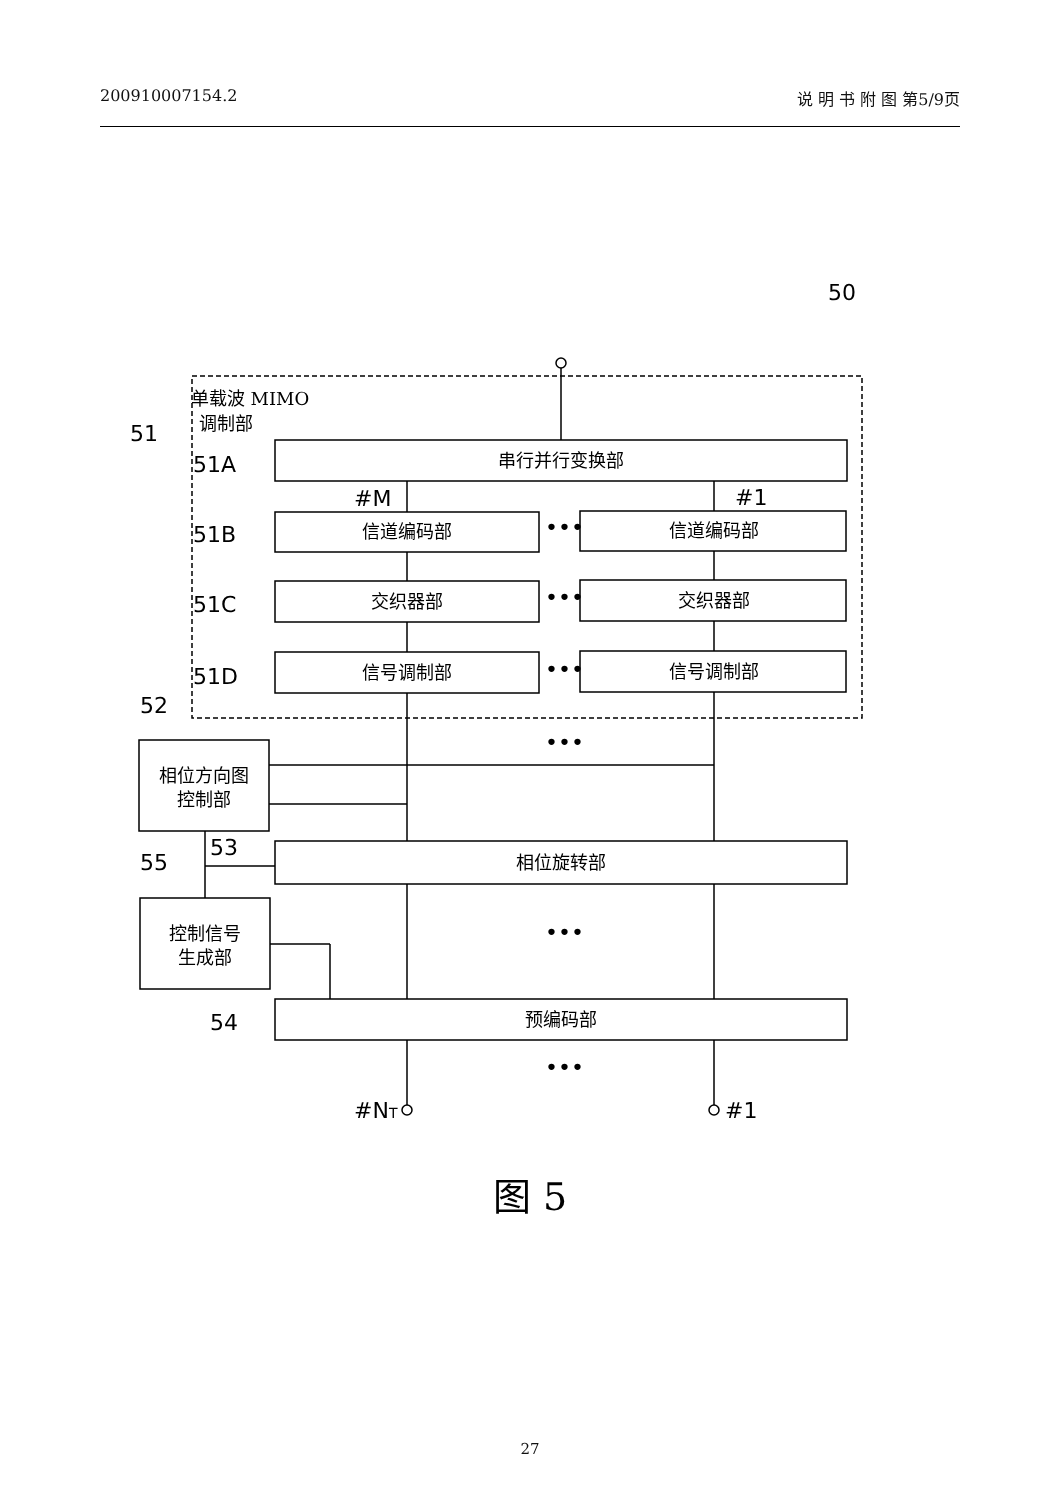200910007154.2 说 明 书 附 图 第5/9页
50
51
51A
51B
51C
51D
52
53
55
54
#M
#1
#NT
#1
•••
•••
•••
•••
•••
•••
单载波 MIMO
调制部
串行并行变换部
信道编码部
信道编码部
交织器部
交织器部
信号调制部
信号调制部
相位方向图
控制部
相位旋转部
控制信号
生成部
预编码部
图 5
27